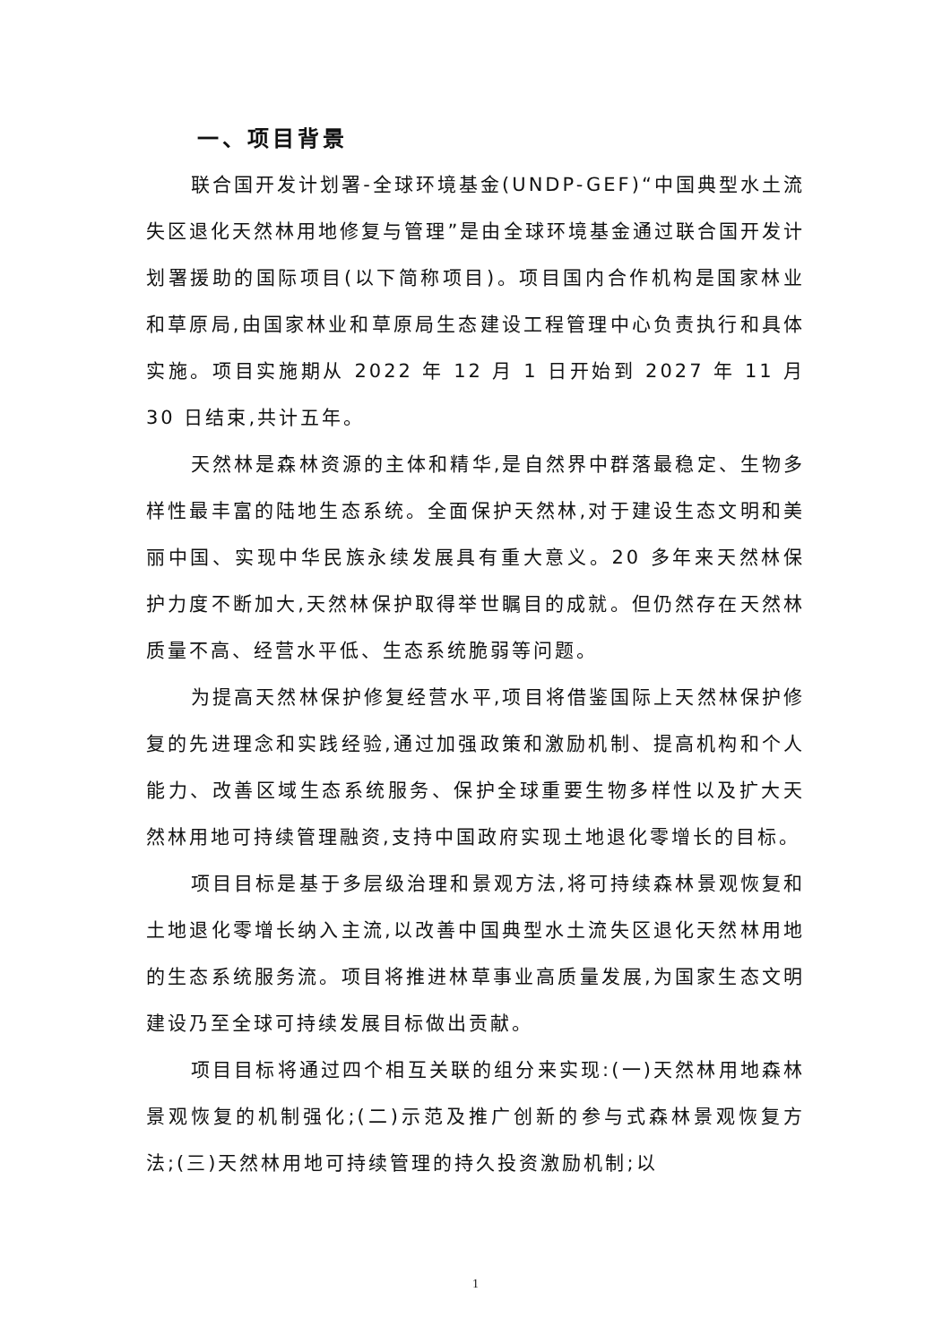一、项目背景
联合国开发计划署-全球环境基金(UNDP-GEF)“中国典型水土流失区退化天然林用地修复与管理”是由全球环境基金通过联合国开发计划署援助的国际项目(以下简称项目)。项目国内合作机构是国家林业和草原局,由国家林业和草原局生态建设工程管理中心负责执行和具体实施。项目实施期从 2022 年 12 月 1 日开始到 2027 年 11 月 30 日结束,共计五年。
天然林是森林资源的主体和精华,是自然界中群落最稳定、生物多样性最丰富的陆地生态系统。全面保护天然林,对于建设生态文明和美丽中国、实现中华民族永续发展具有重大意义。20 多年来天然林保护力度不断加大,天然林保护取得举世瞩目的成就。但仍然存在天然林质量不高、经营水平低、生态系统脆弱等问题。
为提高天然林保护修复经营水平,项目将借鉴国际上天然林保护修复的先进理念和实践经验,通过加强政策和激励机制、提高机构和个人能力、改善区域生态系统服务、保护全球重要生物多样性以及扩大天然林用地可持续管理融资,支持中国政府实现土地退化零增长的目标。
项目目标是基于多层级治理和景观方法,将可持续森林景观恢复和土地退化零增长纳入主流,以改善中国典型水土流失区退化天然林用地的生态系统服务流。项目将推进林草事业高质量发展,为国家生态文明建设乃至全球可持续发展目标做出贡献。
项目目标将通过四个相互关联的组分来实现:(一)天然林用地森林景观恢复的机制强化;(二)示范及推广创新的参与式森林景观恢复方法;(三)天然林用地可持续管理的持久投资激励机制;以
1